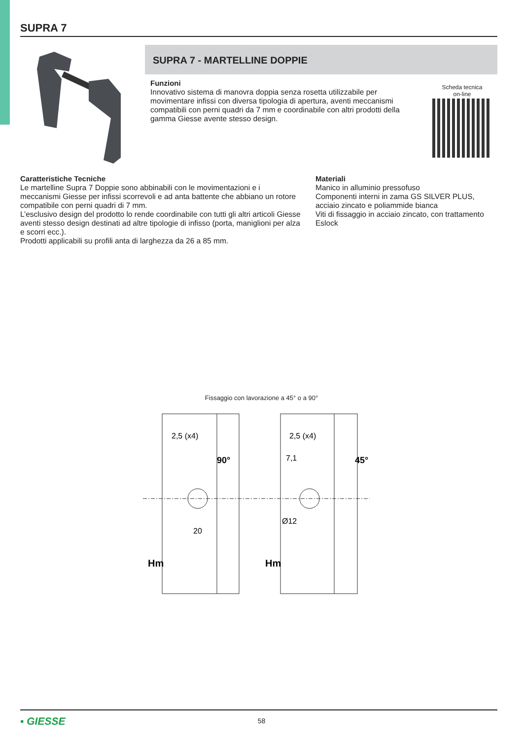SUPRA 7
SUPRA 7 - MARTELLINE DOPPIE
Funzioni
Innovativo sistema di manovra doppia senza rosetta utilizzabile per movimentare infissi con diversa tipologia di apertura, aventi meccanismi compatibili con perni quadri da 7 mm e coordinabile con altri prodotti della gamma Giesse avente stesso design.
Scheda tecnica
on-line
Caratteristiche Tecniche
Le martelline Supra 7 Doppie sono abbinabili con le movimentazioni e i meccanismi Giesse per infissi scorrevoli e ad anta battente che abbiano un rotore compatibile con perni quadri di 7 mm.
L’esclusivo design del prodotto lo rende coordinabile con tutti gli altri articoli Giesse aventi stesso design destinati ad altre tipologie di infisso (porta, maniglioni per alza e scorri ecc.).
Prodotti applicabili su profili anta di larghezza da 26 a 85 mm.
Materiali
Manico in alluminio pressofuso
Componenti interni in zama GS SILVER PLUS, acciaio zincato e poliammide bianca
Viti di fissaggio in acciaio zincato, con trattamento Eslock
Fissaggio con lavorazione a 45° o a 90°
2,5 (x4)
2,5 (x4)
7,1
20
Ø12
90°
45°
Hm
Hm
▪ GIESSE
58